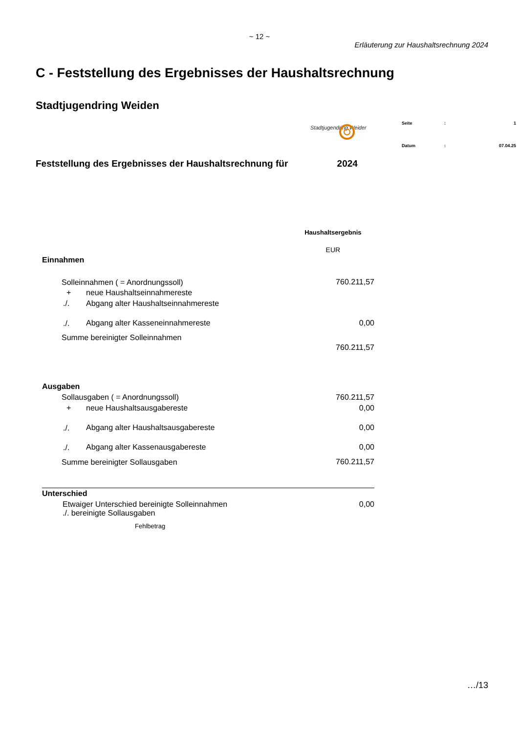~ 12 ~
Erläuterung zur Haushaltsrechnung 2024
C - Feststellung des Ergebnisses der Haushaltsrechnung
Stadtjugendring Weiden
Stadtjugendring Weiden
| Seite | : | 1 |
| Datum | : | 07.04.25 |
Feststellung des Ergebnisses der Haushaltsrechnung für 2024
| | | Haushaltsergebnis |
| | | EUR |
| Einnahmen | | |
| Solleinnahmen ( = Anordnungssoll) | | 760.211,57 |
| + | neue Haushaltseinnahmereste | |
| ./. | Abgang alter Haushaltseinnahmereste | |
| ./. | Abgang alter Kasseneinnahmereste | 0,00 |
| Summe bereinigter Solleinnahmen | | |
| | | 760.211,57 |
| Ausgaben | | |
| Sollausgaben ( = Anordnungssoll) | | 760.211,57 |
| + | neue Haushaltsausgabereste | 0,00 |
| ./. | Abgang alter Haushaltsausgabereste | 0,00 |
| ./. | Abgang alter Kassenausgabereste | 0,00 |
| Summe bereinigter Sollausgaben | | 760.211,57 |
| Unterschied | | |
| Etwaiger Unterschied bereinigte Solleinnahmen ./. bereinigte Sollausgaben | | 0,00 |
| Fehlbetrag | | |
…/13